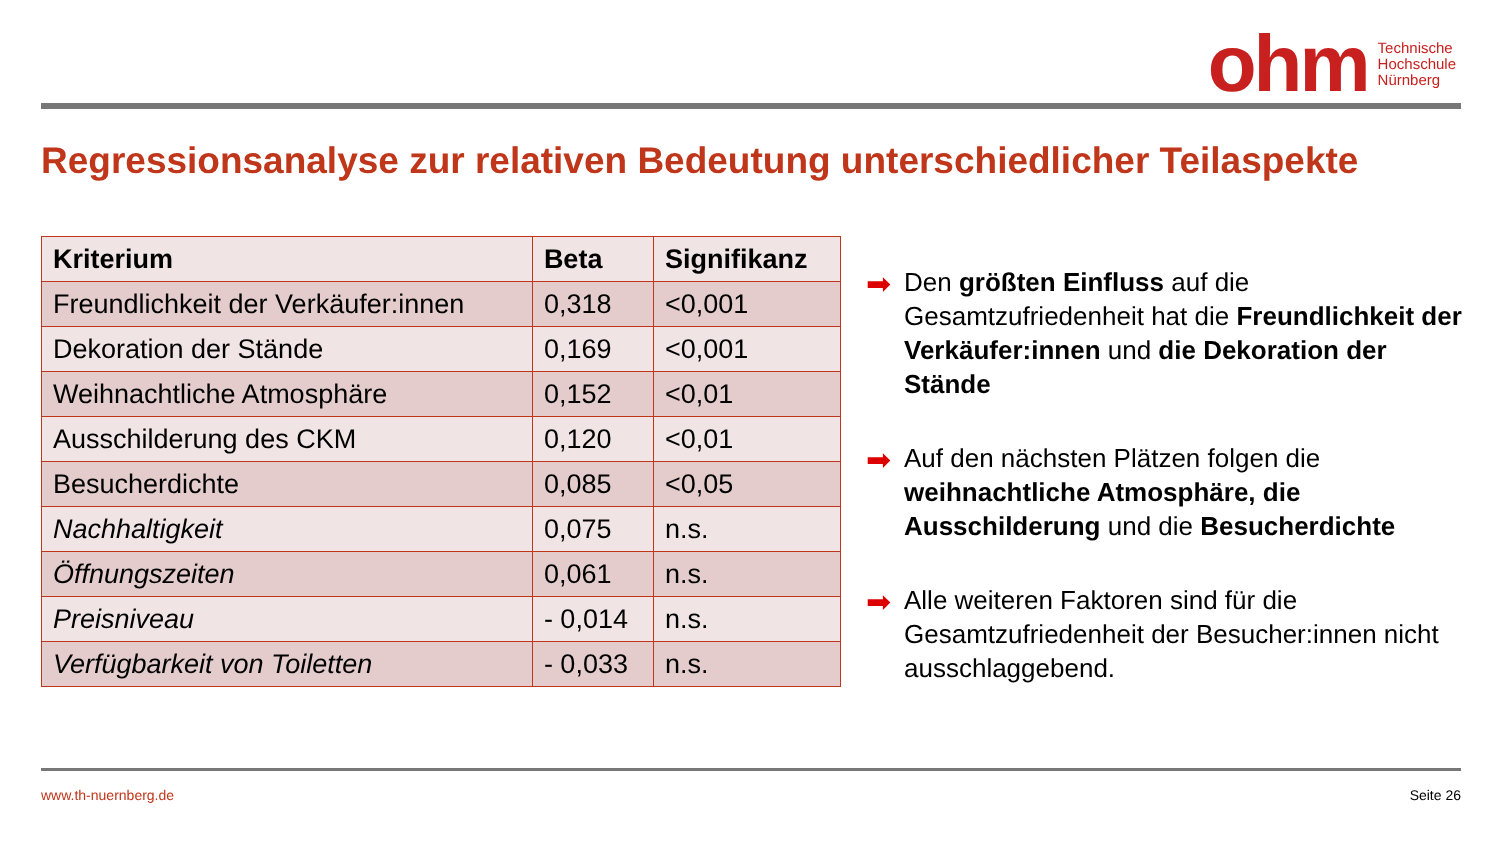ohm Technische
Hochschule
Nürnberg
Regressionsanalyse zur relativen Bedeutung unterschiedlicher Teilaspekte
| Kriterium | Beta | Signifikanz |
| --- | --- | --- |
| Freundlichkeit der Verkäufer:innen | 0,318 | <0,001 |
| Dekoration der Stände | 0,169 | <0,001 |
| Weihnachtliche Atmosphäre | 0,152 | <0,01 |
| Ausschilderung des CKM | 0,120 | <0,01 |
| Besucherdichte | 0,085 | <0,05 |
| Nachhaltigkeit | 0,075 | n.s. |
| Öffnungszeiten | 0,061 | n.s. |
| Preisniveau | - 0,014 | n.s. |
| Verfügbarkeit von Toiletten | - 0,033 | n.s. |
➡ Den größten Einfluss auf die Gesamtzufriedenheit hat die Freundlichkeit der Verkäufer:innen und die Dekoration der Stände
➡ Auf den nächsten Plätzen folgen die weihnachtliche Atmosphäre, die Ausschilderung und die Besucherdichte
➡ Alle weiteren Faktoren sind für die Gesamtzufriedenheit der Besucher:innen nicht ausschlaggebend.
www.th-nuernberg.de Seite 26